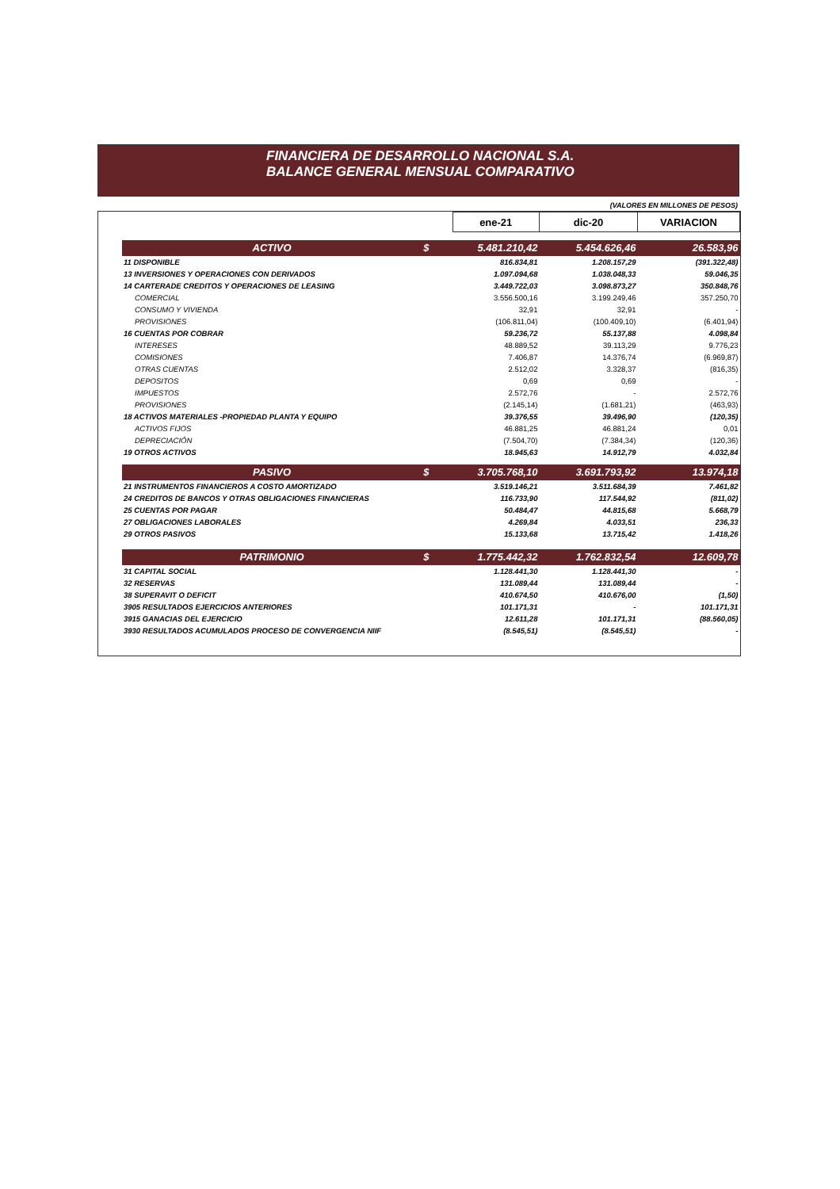FINANCIERA DE DESARROLLO NACIONAL S.A.
BALANCE GENERAL MENSUAL COMPARATIVO
(VALORES EN MILLONES DE PESOS)
| | | ene-21 | dic-20 | VARIACION |
| --- | --- | --- | --- | --- |
| ACTIVO | $ | 5.481.210,42 | 5.454.626,46 | 26.583,96 |
| 11 DISPONIBLE | | 816.834,81 | 1.208.157,29 | (391.322,48) |
| 13 INVERSIONES Y OPERACIONES CON DERIVADOS | | 1.097.094,68 | 1.038.048,33 | 59.046,35 |
| 14 CARTERADE CREDITOS Y OPERACIONES DE LEASING | | 3.449.722,03 | 3.098.873,27 | 350.848,76 |
| COMERCIAL | | 3.556.500,16 | 3.199.249,46 | 357.250,70 |
| CONSUMO Y VIVIENDA | | 32,91 | 32,91 | - |
| PROVISIONES | | (106.811,04) | (100.409,10) | (6.401,94) |
| 16 CUENTAS POR COBRAR | | 59.236,72 | 55.137,88 | 4.098,84 |
| INTERESES | | 48.889,52 | 39.113,29 | 9.776,23 |
| COMISIONES | | 7.406,87 | 14.376,74 | (6.969,87) |
| OTRAS CUENTAS | | 2.512,02 | 3.328,37 | (816,35) |
| DEPOSITOS | | 0,69 | 0,69 | - |
| IMPUESTOS | | 2.572,76 | - | 2.572,76 |
| PROVISIONES | | (2.145,14) | (1.681,21) | (463,93) |
| 18 ACTIVOS MATERIALES -PROPIEDAD PLANTA Y EQUIPO | | 39.376,55 | 39.496,90 | (120,35) |
| ACTIVOS FIJOS | | 46.881,25 | 46.881,24 | 0,01 |
| DEPRECIACIÓN | | (7.504,70) | (7.384,34) | (120,36) |
| 19 OTROS ACTIVOS | | 18.945,63 | 14.912,79 | 4.032,84 |
| PASIVO | $ | 3.705.768,10 | 3.691.793,92 | 13.974,18 |
| 21 INSTRUMENTOS FINANCIEROS A COSTO AMORTIZADO | | 3.519.146,21 | 3.511.684,39 | 7.461,82 |
| 24 CREDITOS DE BANCOS Y OTRAS OBLIGACIONES FINANCIERAS | | 116.733,90 | 117.544,92 | (811,02) |
| 25 CUENTAS POR PAGAR | | 50.484,47 | 44.815,68 | 5.668,79 |
| 27 OBLIGACIONES LABORALES | | 4.269,84 | 4.033,51 | 236,33 |
| 29 OTROS PASIVOS | | 15.133,68 | 13.715,42 | 1.418,26 |
| PATRIMONIO | $ | 1.775.442,32 | 1.762.832,54 | 12.609,78 |
| 31 CAPITAL SOCIAL | | 1.128.441,30 | 1.128.441,30 | - |
| 32 RESERVAS | | 131.089,44 | 131.089,44 | - |
| 38 SUPERAVIT O DEFICIT | | 410.674,50 | 410.676,00 | (1,50) |
| 3905 RESULTADOS EJERCICIOS ANTERIORES | | 101.171,31 | - | 101.171,31 |
| 3915 GANACIAS DEL EJERCICIO | | 12.611,28 | 101.171,31 | (88.560,05) |
| 3930 RESULTADOS ACUMULADOS PROCESO DE CONVERGENCIA NIIF | | (8.545,51) | (8.545,51) | - |